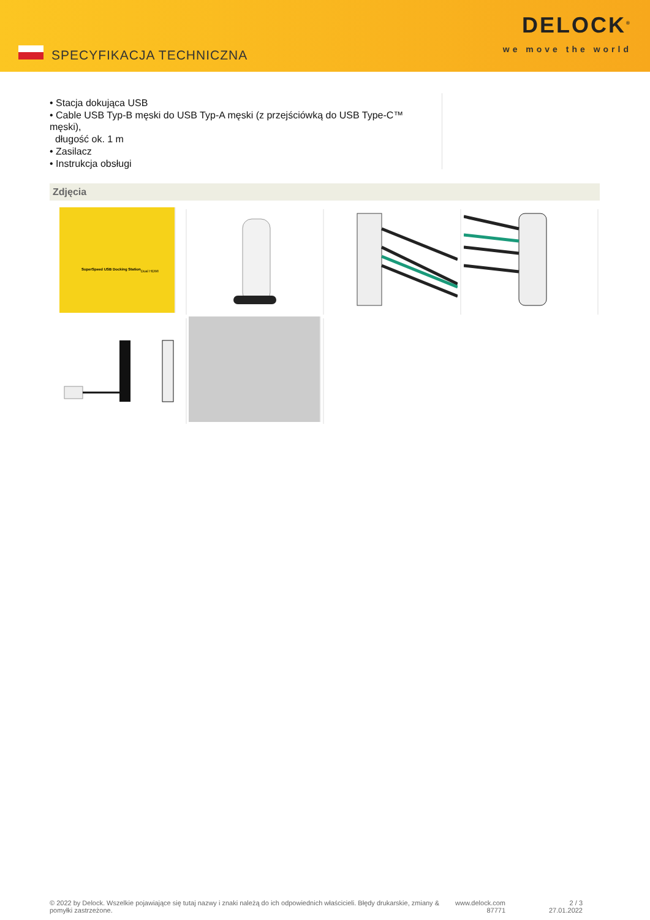SPECYFIKACJA TECHNICZNA
DELOCK<sup>®</sup>
we move the world
• Stacja dokująca USB
• Cable USB Typ-B męski do USB Typ-A męski (z przejściówką do USB Type-C™ męski),
długość ok. 1 m
• Zasilacz
• Instrukcja obsługi
Zdjęcia
SuperSpeed USB Docking Station
Dual HDMI
© 2022 by Delock. Wszelkie pojawiające się tutaj nazwy i znaki należą do ich odpowiednich właścicieli. Błędy drukarskie, zmiany & pomyłki zastrzeżone.
www.delock.com
87771
2 / 3
27.01.2022